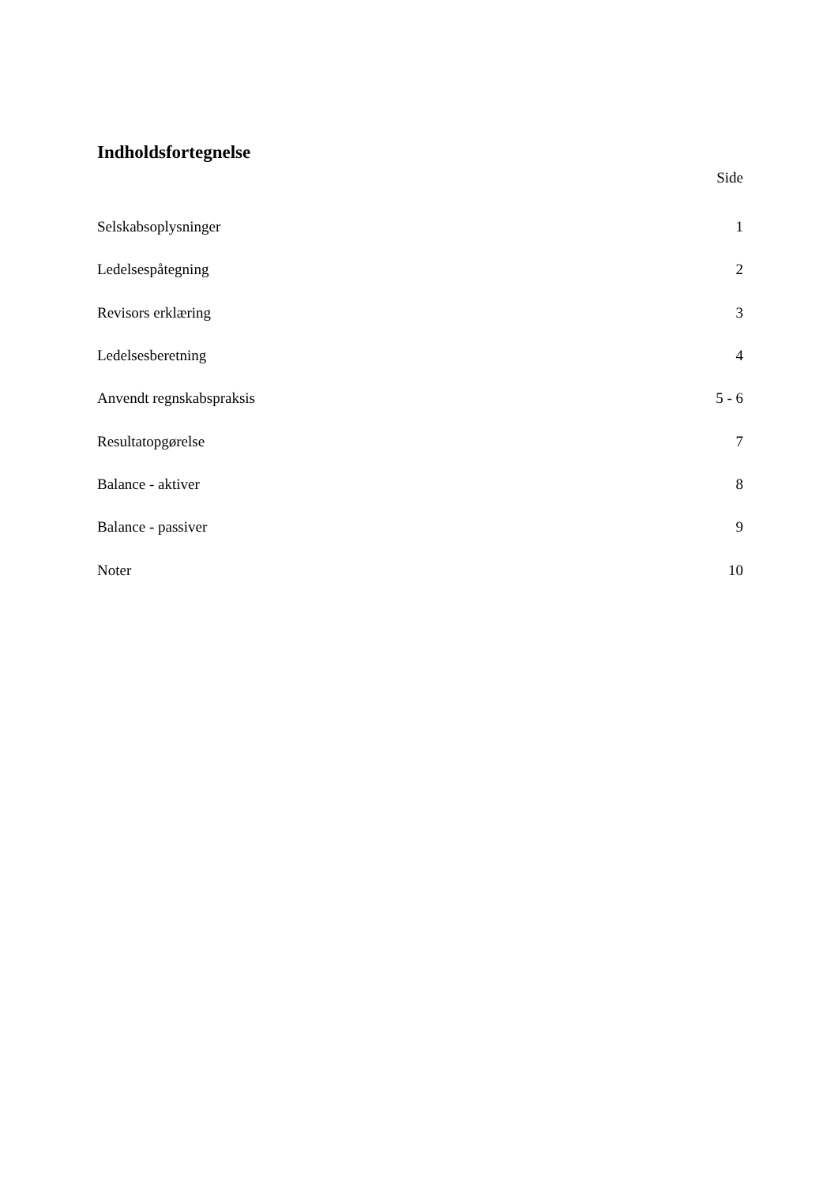Indholdsfortegnelse
Side
Selskabsoplysninger 1
Ledelsespåtegning 2
Revisors erklæring 3
Ledelsesberetning 4
Anvendt regnskabspraksis 5 - 6
Resultatopgørelse 7
Balance - aktiver 8
Balance - passiver 9
Noter 10